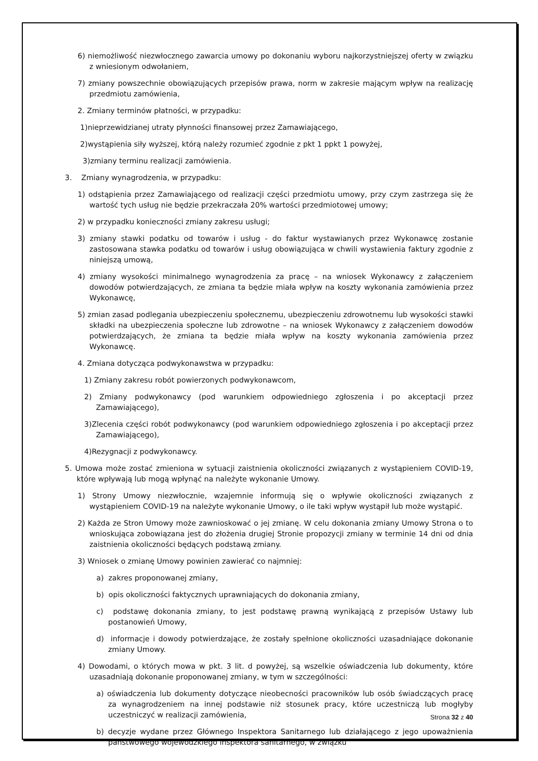6) niemożliwość niezwłocznego zawarcia umowy po dokonaniu wyboru najkorzystniejszej oferty w związku z wniesionym odwołaniem,
7) zmiany powszechnie obowiązujących przepisów prawa, norm w zakresie mającym wpływ na realizację przedmiotu zamówienia,
2. Zmiany terminów płatności, w przypadku:
1)nieprzewidzianej utraty płynności finansowej przez Zamawiającego,
2)wystąpienia siły wyższej, którą należy rozumieć zgodnie z pkt 1 ppkt 1 powyżej,
3)zmiany terminu realizacji zamówienia.
3. Zmiany wynagrodzenia, w przypadku:
1) odstąpienia przez Zamawiającego od realizacji części przedmiotu umowy, przy czym zastrzega się że wartość tych usług nie będzie przekraczała 20% wartości przedmiotowej umowy;
2) w przypadku konieczności zmiany zakresu usługi;
3) zmiany stawki podatku od towarów i usług - do faktur wystawianych przez Wykonawcę zostanie zastosowana stawka podatku od towarów i usług obowiązująca w chwili wystawienia faktury zgodnie z niniejszą umową,
4) zmiany wysokości minimalnego wynagrodzenia za pracę – na wniosek Wykonawcy z załączeniem dowodów potwierdzających, ze zmiana ta będzie miała wpływ na koszty wykonania zamówienia przez Wykonawcę,
5) zmian zasad podlegania ubezpieczeniu społecznemu, ubezpieczeniu zdrowotnemu lub wysokości stawki składki na ubezpieczenia społeczne lub zdrowotne – na wniosek Wykonawcy z załączeniem dowodów potwierdzających, że zmiana ta będzie miała wpływ na koszty wykonania zamówienia przez Wykonawcę.
4. Zmiana dotycząca podwykonawstwa w przypadku:
1) Zmiany zakresu robót powierzonych podwykonawcom,
2) Zmiany podwykonawcy (pod warunkiem odpowiedniego zgłoszenia i po akceptacji przez Zamawiającego),
3)Zlecenia części robót podwykonawcy (pod warunkiem odpowiedniego zgłoszenia i po akceptacji przez Zamawiającego),
4)Rezygnacji z podwykonawcy.
5. Umowa może zostać zmieniona w sytuacji zaistnienia okoliczności związanych z wystąpieniem COVID-19, które wpływają lub mogą wpłynąć na należyte wykonanie Umowy.
1) Strony Umowy niezwłocznie, wzajemnie informują się o wpływie okoliczności związanych z wystąpieniem COVID-19 na należyte wykonanie Umowy, o ile taki wpływ wystąpił lub może wystąpić.
2) Każda ze Stron Umowy może zawnioskować o jej zmianę. W celu dokonania zmiany Umowy Strona o to wnioskująca zobowiązana jest do złożenia drugiej Stronie propozycji zmiany w terminie 14 dni od dnia zaistnienia okoliczności będących podstawą zmiany.
3) Wniosek o zmianę Umowy powinien zawierać co najmniej:
a) zakres proponowanej zmiany,
b) opis okoliczności faktycznych uprawniających do dokonania zmiany,
c) podstawę dokonania zmiany, to jest podstawę prawną wynikającą z przepisów Ustawy lub postanowień Umowy,
d) informacje i dowody potwierdzające, że zostały spełnione okoliczności uzasadniające dokonanie zmiany Umowy.
4) Dowodami, o których mowa w pkt. 3 lit. d powyżej, są wszelkie oświadczenia lub dokumenty, które uzasadniają dokonanie proponowanej zmiany, w tym w szczególności:
a) oświadczenia lub dokumenty dotyczące nieobecności pracowników lub osób świadczących pracę za wynagrodzeniem na innej podstawie niż stosunek pracy, które uczestniczą lub mogłyby uczestniczyć w realizacji zamówienia,
b) decyzje wydane przez Głównego Inspektora Sanitarnego lub działającego z jego upoważnienia państwowego wojewódzkiego inspektora sanitarnego, w związku
Strona 32 z 40